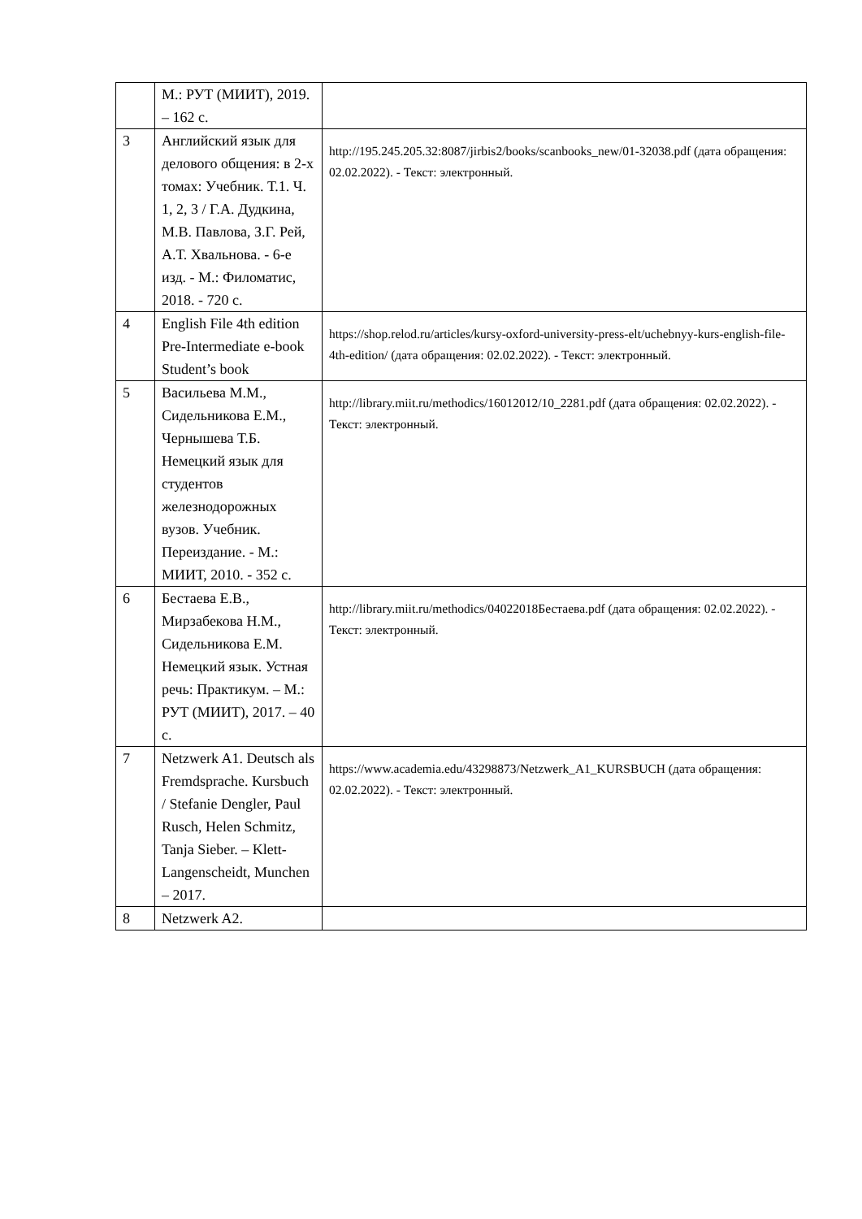| | М.: РУТ (МИИТ), 2019. – 162 с. | |
| 3 | Английский язык для делового общения: в 2-х томах: Учебник. Т.1. Ч. 1, 2, 3 / Г.А. Дудкина, М.В. Павлова, З.Г. Рей, А.Т. Хвальнова. - 6-е изд. - М.: Филоматис, 2018. - 720 с. | http://195.245.205.32:8087/jirbis2/books/scanbooks_new/01-32038.pdf (дата обращения: 02.02.2022). - Текст: электронный. |
| 4 | English File 4th edition Pre-Intermediate e-book Student’s book | https://shop.relod.ru/articles/kursy-oxford-university-press-elt/uchebnyy-kurs-english-file-4th-edition/ (дата обращения: 02.02.2022). - Текст: электронный. |
| 5 | Васильева М.М., Сидельникова Е.М., Чернышева Т.Б. Немецкий язык для студентов железнодорожных вузов. Учебник. Переиздание. - М.: МИИТ, 2010. - 352 с. | http://library.miit.ru/methodics/16012012/10_2281.pdf (дата обращения: 02.02.2022). - Текст: электронный. |
| 6 | Бестаева Е.В., Мирзабекова Н.М., Сидельникова Е.М. Немецкий язык. Устная речь: Практикум. – М.: РУТ (МИИТ), 2017. – 40 с. | http://library.miit.ru/methodics/04022018Бестаева.pdf (дата обращения: 02.02.2022). - Текст: электронный. |
| 7 | Netzwerk A1. Deutsch als Fremdsprache. Kursbuch / Stefanie Dengler, Paul Rusch, Helen Schmitz, Tanja Sieber. – Klett-Langenscheidt, Munchen – 2017. | https://www.academia.edu/43298873/Netzwerk_A1_KURSBUCH (дата обращения: 02.02.2022). - Текст: электронный. |
| 8 | Netzwerk A2. | |